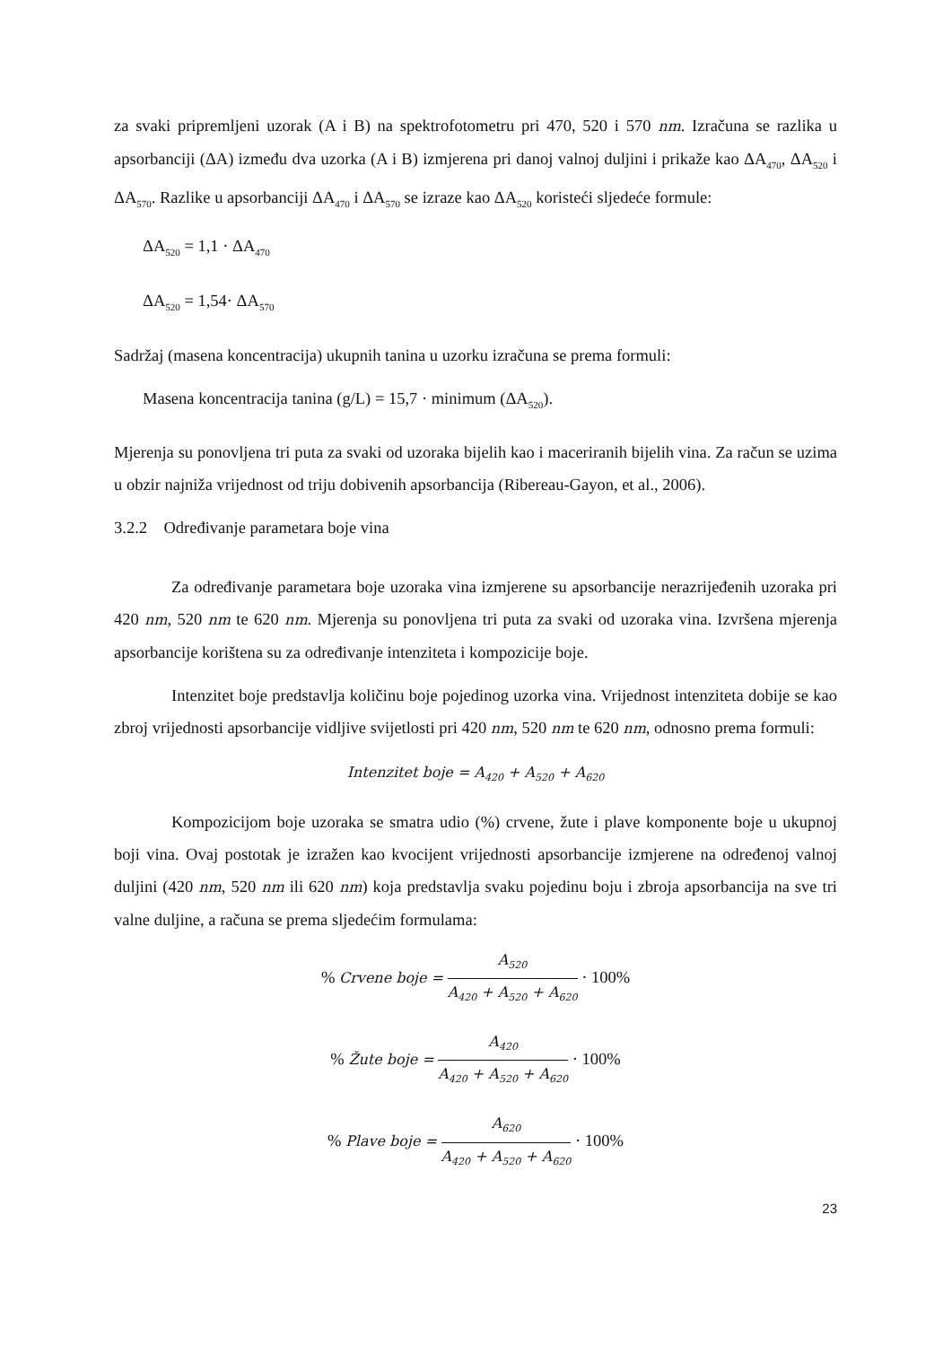za svaki pripremljeni uzorak (A i B) na spektrofotometru pri 470, 520 i 570 nm. Izračuna se razlika u apsorbanciji (ΔA) između dva uzorka (A i B) izmjerena pri danoj valnoj duljini i prikaže kao ΔA<sub>470</sub>, ΔA<sub>520</sub> i ΔA<sub>570</sub>. Razlike u apsorbanciji ΔA<sub>470</sub> i ΔA<sub>570</sub> se izraze kao ΔA<sub>520</sub> koristeći sljedeće formule:
ΔA<sub>520</sub> = 1,1 · ΔA<sub>470</sub>
ΔA<sub>520</sub> = 1,54· ΔA<sub>570</sub>
Sadržaj (masena koncentracija) ukupnih tanina u uzorku izračuna se prema formuli:
Masena koncentracija tanina (g/L) = 15,7 · minimum (ΔA<sub>520</sub>).
Mjerenja su ponovljena tri puta za svaki od uzoraka bijelih kao i maceriranih bijelih vina. Za račun se uzima u obzir najniža vrijednost od triju dobivenih apsorbancija (Ribereau-Gayon, et al., 2006).
3.2.2 Određivanje parametara boje vina
Za određivanje parametara boje uzoraka vina izmjerene su apsorbancije nerazrijeđenih uzoraka pri 420 nm, 520 nm te 620 nm. Mjerenja su ponovljena tri puta za svaki od uzoraka vina. Izvršena mjerenja apsorbancije korištena su za određivanje intenziteta i kompozicije boje.
Intenzitet boje predstavlja količinu boje pojedinog uzorka vina. Vrijednost intenziteta dobije se kao zbroj vrijednosti apsorbancije vidljive svijetlosti pri 420 nm, 520 nm te 620 nm, odnosno prema formuli:
Intenzitet boje = A<sub>420</sub> + A<sub>520</sub> + A<sub>620</sub>
Kompozicijom boje uzoraka se smatra udio (%) crvene, žute i plave komponente boje u ukupnoj boji vina. Ovaj postotak je izražen kao kvocijent vrijednosti apsorbancije izmjerene na određenoj valnoj duljini (420 nm, 520 nm ili 620 nm) koja predstavlja svaku pojedinu boju i zbroja apsorbancija na sve tri valne duljine, a računa se prema sljedećim formulama:
% Crvene boje = A<sub>520</sub> A<sub>420</sub> + A<sub>520</sub> + A<sub>620</sub> · 100%
% Žute boje = A<sub>420</sub> A<sub>420</sub> + A<sub>520</sub> + A<sub>620</sub> · 100%
% Plave boje = A<sub>620</sub> A<sub>420</sub> + A<sub>520</sub> + A<sub>620</sub> · 100%
23